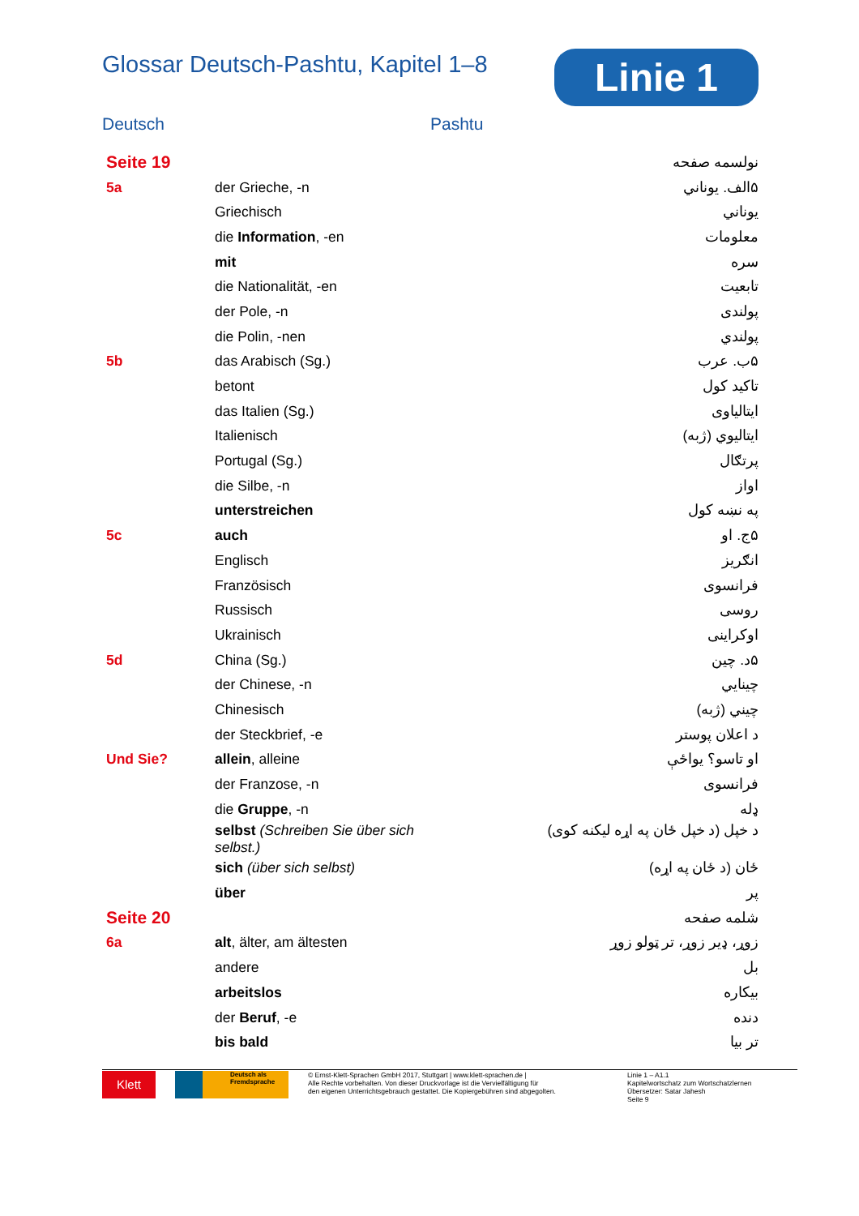Glossar Deutsch-Pashtu, Kapitel 1–8
Linie 1
Deutsch Pashtu
| Seite 19 | | نولسمه صفحه |
| 5a | der Grieche, -n | ۵الف. يوناني |
| | Griechisch | يوناني |
| | die Information , -en | معلومات |
| | mit | سره |
| | die Nationalität, -en | تابعيت |
| | der Pole, -n | پولندی |
| | die Polin, -nen | پولندي |
| 5b | das Arabisch (Sg.) | ۵ب. عرب |
| | betont | تاکيد کول |
| | das Italien (Sg.) | ايتالياوی |
| | Italienisch | ايتاليوي (ژبه) |
| | Portugal (Sg.) | پرتګال |
| | die Silbe, -n | اواز |
| | unterstreichen | په نښه کول |
| 5c | auch | ۵ج. او |
| | Englisch | انګريز |
| | Französisch | فرانسوی |
| | Russisch | روسی |
| | Ukrainisch | اوکراينی |
| 5d | China (Sg.) | ۵د. چين |
| | der Chinese, -n | چينايي |
| | Chinesisch | چيني (ژبه) |
| | der Steckbrief, -e | د اعلان پوستر |
| Und Sie? | allein , alleine | او تاسو؟ يواځې |
| | der Franzose, -n | فرانسوی |
| | die Gruppe , -n | ډله |
| | selbst (Schreiben Sie über sich selbst.) | د خپل (د خپل ځان په اړه ليکنه کوی) |
| | sich (über sich selbst) | ځان (د ځان په اړه) |
| | über | پر |
| Seite 20 | | شلمه صفحه |
| 6a | alt , älter, am ältesten | زوړ، ډير زوړ، تر ټولو زوړ |
| | andere | بل |
| | arbeitslos | بيکاره |
| | der Beruf , -e | دنده |
| | bis bald | تر بيا |
Klett
Deutsch als Fremdsprache
© Ernst-Klett-Sprachen GmbH 2017, Stuttgart | www.klett-sprachen.de |
Alle Rechte vorbehalten. Von dieser Druckvorlage ist die Vervielfältigung für
den eigenen Unterrichtsgebrauch gestattet. Die Kopiergebühren sind abgegolten.
Linie 1 – A1.1
Kapitelwortschatz zum Wortschatzlernen
Übersetzer: Satar Jahesh
Seite 9